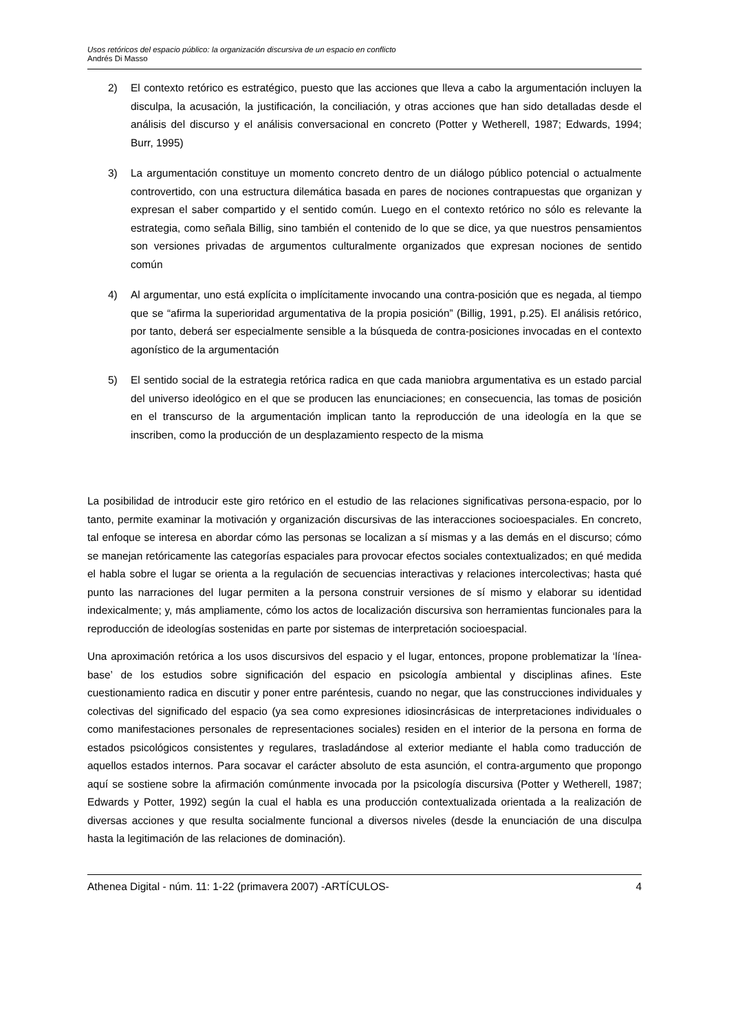Usos retóricos del espacio público: la organización discursiva de un espacio en conflicto
Andrés Di Masso
2) El contexto retórico es estratégico, puesto que las acciones que lleva a cabo la argumentación incluyen la disculpa, la acusación, la justificación, la conciliación, y otras acciones que han sido detalladas desde el análisis del discurso y el análisis conversacional en concreto (Potter y Wetherell, 1987; Edwards, 1994; Burr, 1995)
3) La argumentación constituye un momento concreto dentro de un diálogo público potencial o actualmente controvertido, con una estructura dilemática basada en pares de nociones contrapuestas que organizan y expresan el saber compartido y el sentido común. Luego en el contexto retórico no sólo es relevante la estrategia, como señala Billig, sino también el contenido de lo que se dice, ya que nuestros pensamientos son versiones privadas de argumentos culturalmente organizados que expresan nociones de sentido común
4) Al argumentar, uno está explícita o implícitamente invocando una contra-posición que es negada, al tiempo que se “afirma la superioridad argumentativa de la propia posición” (Billig, 1991, p.25). El análisis retórico, por tanto, deberá ser especialmente sensible a la búsqueda de contra-posiciones invocadas en el contexto agonístico de la argumentación
5) El sentido social de la estrategia retórica radica en que cada maniobra argumentativa es un estado parcial del universo ideológico en el que se producen las enunciaciones; en consecuencia, las tomas de posición en el transcurso de la argumentación implican tanto la reproducción de una ideología en la que se inscriben, como la producción de un desplazamiento respecto de la misma
La posibilidad de introducir este giro retórico en el estudio de las relaciones significativas persona-espacio, por lo tanto, permite examinar la motivación y organización discursivas de las interacciones socioespaciales. En concreto, tal enfoque se interesa en abordar cómo las personas se localizan a sí mismas y a las demás en el discurso; cómo se manejan retóricamente las categorías espaciales para provocar efectos sociales contextualizados; en qué medida el habla sobre el lugar se orienta a la regulación de secuencias interactivas y relaciones intercolectivas; hasta qué punto las narraciones del lugar permiten a la persona construir versiones de sí mismo y elaborar su identidad indexicalmente; y, más ampliamente, cómo los actos de localización discursiva son herramientas funcionales para la reproducción de ideologías sostenidas en parte por sistemas de interpretación socioespacial.
Una aproximación retórica a los usos discursivos del espacio y el lugar, entonces, propone problematizar la ‘línea-base’ de los estudios sobre significación del espacio en psicología ambiental y disciplinas afines. Este cuestionamiento radica en discutir y poner entre paréntesis, cuando no negar, que las construcciones individuales y colectivas del significado del espacio (ya sea como expresiones idiosincrásicas de interpretaciones individuales o como manifestaciones personales de representaciones sociales) residen en el interior de la persona en forma de estados psicológicos consistentes y regulares, trasladándose al exterior mediante el habla como traducción de aquellos estados internos. Para socavar el carácter absoluto de esta asunción, el contra-argumento que propongo aquí se sostiene sobre la afirmación comúnmente invocada por la psicología discursiva (Potter y Wetherell, 1987; Edwards y Potter, 1992) según la cual el habla es una producción contextualizada orientada a la realización de diversas acciones y que resulta socialmente funcional a diversos niveles (desde la enunciación de una disculpa hasta la legitimación de las relaciones de dominación).
Athenea Digital - núm. 11: 1-22 (primavera 2007) -ARTÍCULOS- 4